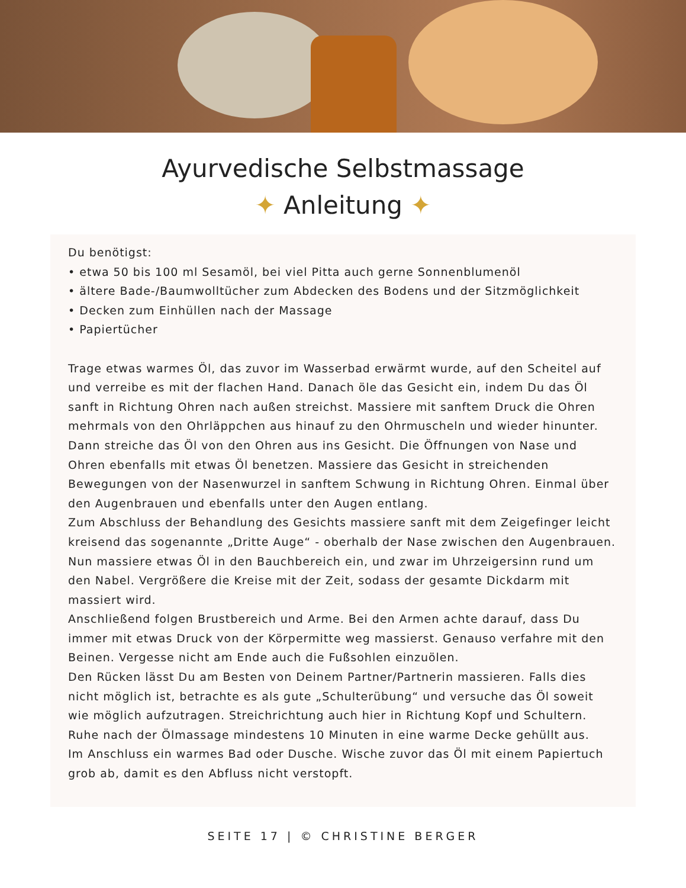Ayurvedische Selbstmassage
✦ Anleitung ✦
Du benötigst:
• etwa 50 bis 100 ml Sesamöl, bei viel Pitta auch gerne Sonnenblumenöl
• ältere Bade-/Baumwolltücher zum Abdecken des Bodens und der Sitzmöglichkeit
• Decken zum Einhüllen nach der Massage
• Papiertücher
Trage etwas warmes Öl, das zuvor im Wasserbad erwärmt wurde, auf den Scheitel auf und verreibe es mit der flachen Hand. Danach öle das Gesicht ein, indem Du das Öl sanft in Richtung Ohren nach außen streichst. Massiere mit sanftem Druck die Ohren mehrmals von den Ohrläppchen aus hinauf zu den Ohrmuscheln und wieder hinunter. Dann streiche das Öl von den Ohren aus ins Gesicht. Die Öffnungen von Nase und Ohren ebenfalls mit etwas Öl benetzen. Massiere das Gesicht in streichenden Bewegungen von der Nasenwurzel in sanftem Schwung in Richtung Ohren. Einmal über den Augenbrauen und ebenfalls unter den Augen entlang.
Zum Abschluss der Behandlung des Gesichts massiere sanft mit dem Zeigefinger leicht kreisend das sogenannte „Dritte Auge“ - oberhalb der Nase zwischen den Augenbrauen.
Nun massiere etwas Öl in den Bauchbereich ein, und zwar im Uhrzeigersinn rund um den Nabel. Vergrößere die Kreise mit der Zeit, sodass der gesamte Dickdarm mit massiert wird.
Anschließend folgen Brustbereich und Arme. Bei den Armen achte darauf, dass Du immer mit etwas Druck von der Körpermitte weg massierst. Genauso verfahre mit den Beinen. Vergesse nicht am Ende auch die Fußsohlen einzuölen.
Den Rücken lässt Du am Besten von Deinem Partner/Partnerin massieren. Falls dies nicht möglich ist, betrachte es als gute „Schulterübung“ und versuche das Öl soweit wie möglich aufzutragen. Streichrichtung auch hier in Richtung Kopf und Schultern.
Ruhe nach der Ölmassage mindestens 10 Minuten in eine warme Decke gehüllt aus.
Im Anschluss ein warmes Bad oder Dusche. Wische zuvor das Öl mit einem Papiertuch grob ab, damit es den Abfluss nicht verstopft.
SEITE 17 | © CHRISTINE BERGER